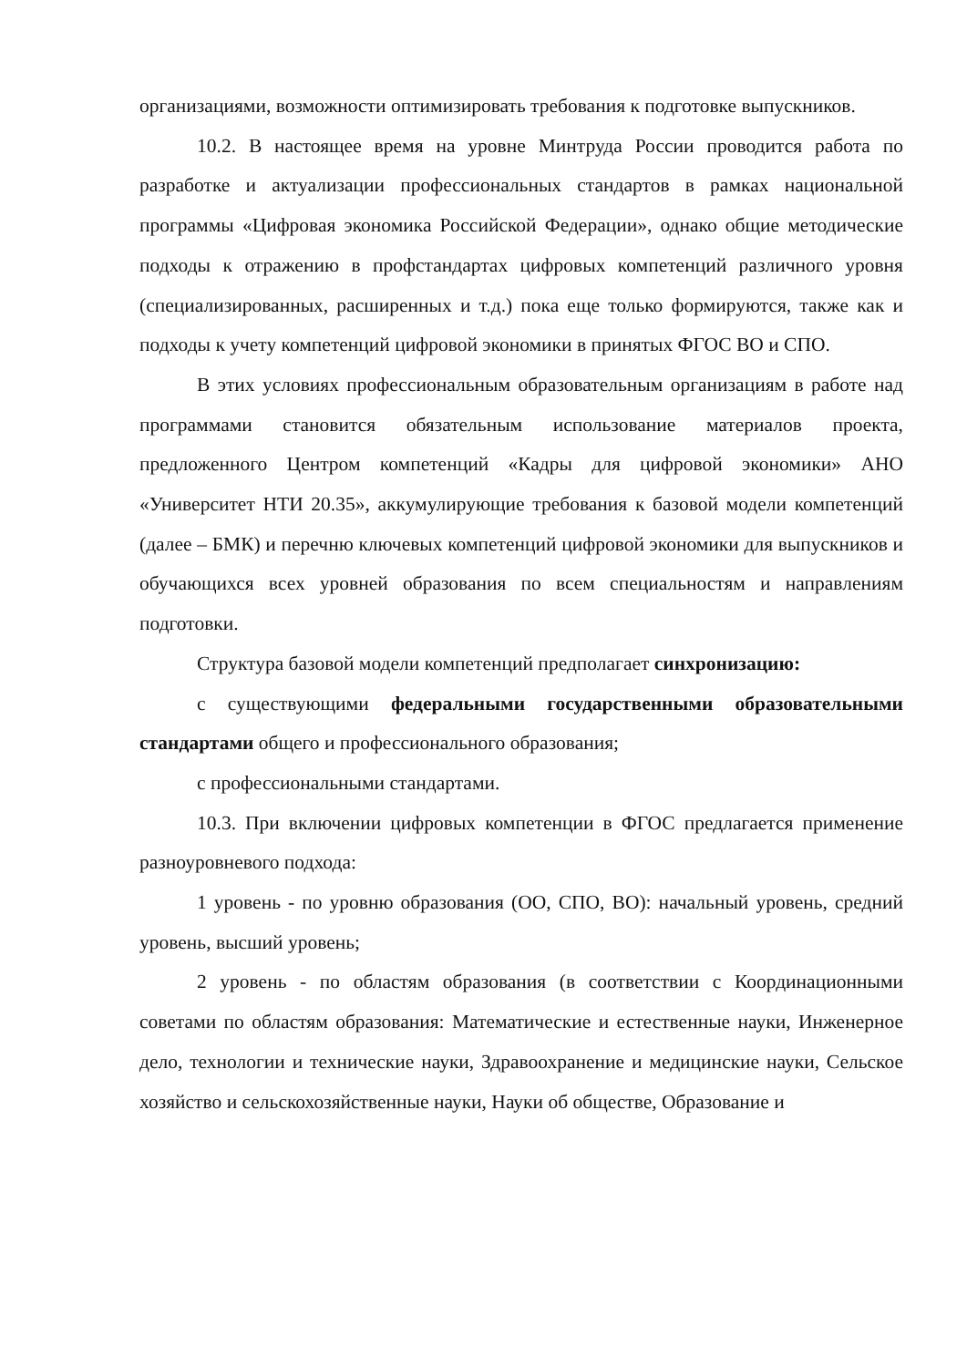организациями, возможности оптимизировать требования к подготовке выпускников.
10.2. В настоящее время на уровне Минтруда России проводится работа по разработке и актуализации профессиональных стандартов в рамках национальной программы «Цифровая экономика Российской Федерации», однако общие методические подходы к отражению в профстандартах цифровых компетенций различного уровня (специализированных, расширенных и т.д.) пока еще только формируются, также как и подходы к учету компетенций цифровой экономики в принятых ФГОС ВО и СПО.
В этих условиях профессиональным образовательным организациям в работе над программами становится обязательным использование материалов проекта, предложенного Центром компетенций «Кадры для цифровой экономики» АНО «Университет НТИ 20.35», аккумулирующие требования к базовой модели компетенций (далее – БМК) и перечню ключевых компетенций цифровой экономики для выпускников и обучающихся всех уровней образования по всем специальностям и направлениям подготовки.
Структура базовой модели компетенций предполагает синхронизацию:
с существующими федеральными государственными образовательными стандартами общего и профессионального образования;
с профессиональными стандартами.
10.3. При включении цифровых компетенции в ФГОС предлагается применение разноуровневого подхода:
1 уровень - по уровню образования (ОО, СПО, ВО): начальный уровень, средний уровень, высший уровень;
2 уровень - по областям образования (в соответствии с Координационными советами по областям образования: Математические и естественные науки, Инженерное дело, технологии и технические науки, Здравоохранение и медицинские науки, Сельское хозяйство и сельскохозяйственные науки, Науки об обществе, Образование и